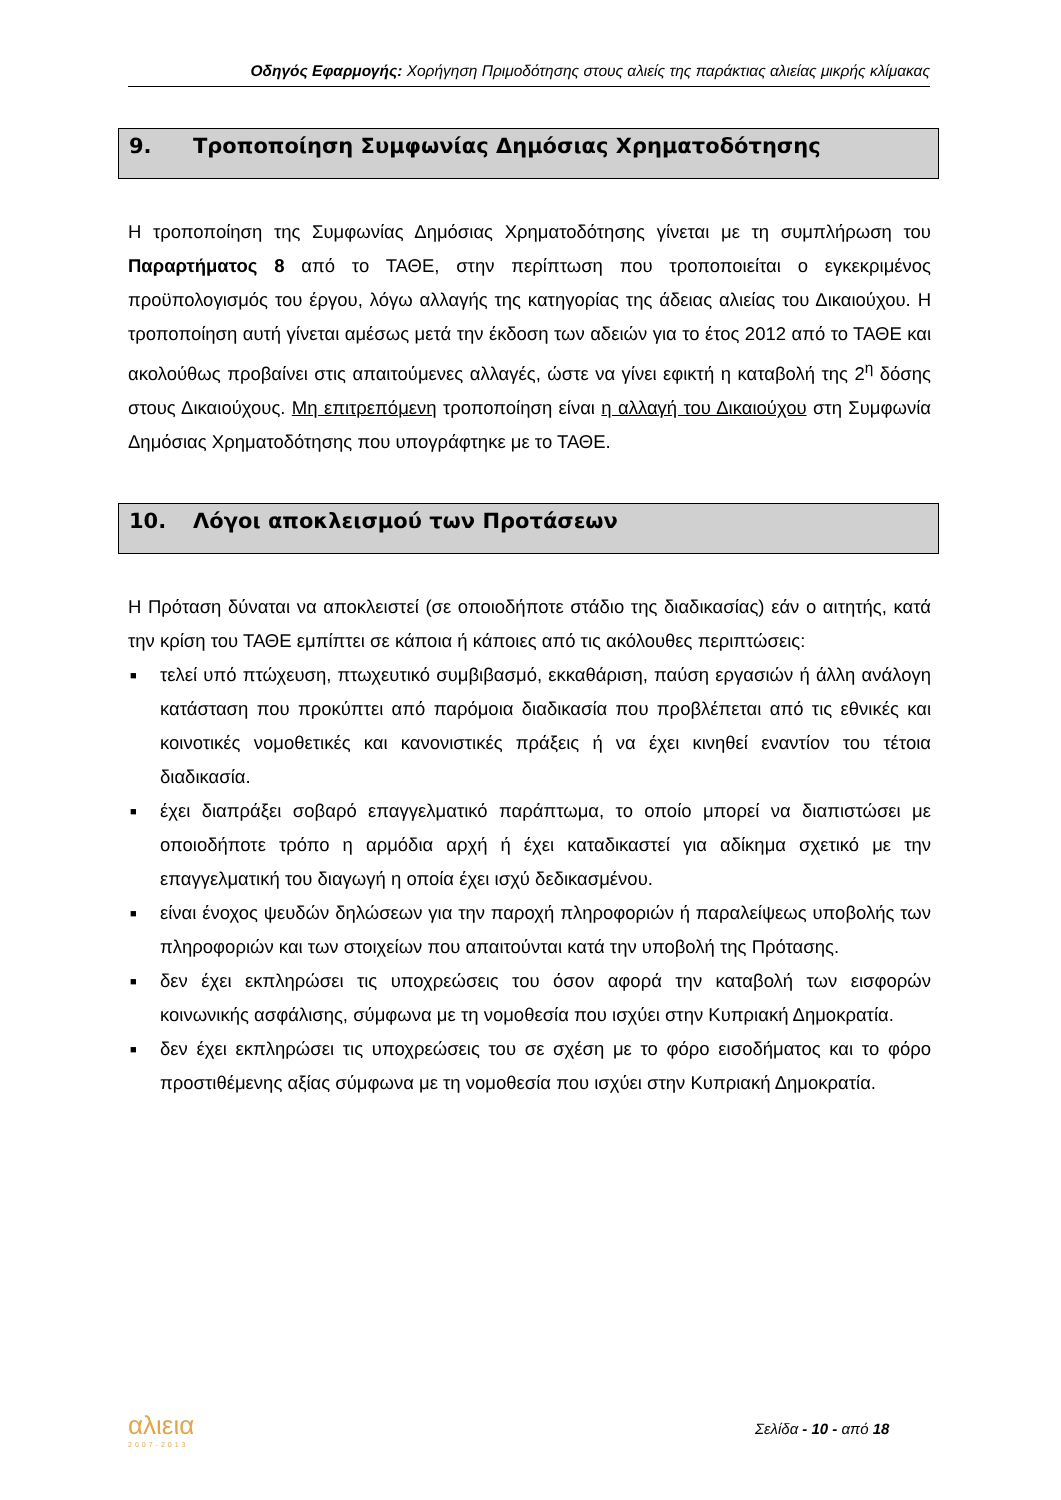Οδηγός Εφαρμογής: Χορήγηση Πριμοδότησης στους αλιείς της παράκτιας αλιείας μικρής κλίμακας
9. Τροποποίηση Συμφωνίας Δημόσιας Χρηματοδότησης
Η τροποποίηση της Συμφωνίας Δημόσιας Χρηματοδότησης γίνεται με τη συμπλήρωση του Παραρτήματος 8 από το ΤΑΘΕ, στην περίπτωση που τροποποιείται ο εγκεκριμένος προϋπολογισμός του έργου, λόγω αλλαγής της κατηγορίας της άδειας αλιείας του Δικαιούχου. Η τροποποίηση αυτή γίνεται αμέσως μετά την έκδοση των αδειών για το έτος 2012 από το ΤΑΘΕ και ακολούθως προβαίνει στις απαιτούμενες αλλαγές, ώστε να γίνει εφικτή η καταβολή της 2<sup>η</sup> δόσης στους Δικαιούχους. Μη επιτρεπόμενη τροποποίηση είναι η αλλαγή του Δικαιούχου στη Συμφωνία Δημόσιας Χρηματοδότησης που υπογράφτηκε με το ΤΑΘΕ.
10. Λόγοι αποκλεισμού των Προτάσεων
Η Πρόταση δύναται να αποκλειστεί (σε οποιοδήποτε στάδιο της διαδικασίας) εάν ο αιτητής, κατά την κρίση του ΤΑΘΕ εμπίπτει σε κάποια ή κάποιες από τις ακόλουθες περιπτώσεις:
■ τελεί υπό πτώχευση, πτωχευτικό συμβιβασμό, εκκαθάριση, παύση εργασιών ή άλλη ανάλογη κατάσταση που προκύπτει από παρόμοια διαδικασία που προβλέπεται από τις εθνικές και κοινοτικές νομοθετικές και κανονιστικές πράξεις ή να έχει κινηθεί εναντίον του τέτοια διαδικασία.
■ έχει διαπράξει σοβαρό επαγγελματικό παράπτωμα, το οποίο μπορεί να διαπιστώσει με οποιοδήποτε τρόπο η αρμόδια αρχή ή έχει καταδικαστεί για αδίκημα σχετικό με την επαγγελματική του διαγωγή η οποία έχει ισχύ δεδικασμένου.
■ είναι ένοχος ψευδών δηλώσεων για την παροχή πληροφοριών ή παραλείψεως υποβολής των πληροφοριών και των στοιχείων που απαιτούνται κατά την υποβολή της Πρότασης.
■ δεν έχει εκπληρώσει τις υποχρεώσεις του όσον αφορά την καταβολή των εισφορών κοινωνικής ασφάλισης, σύμφωνα με τη νομοθεσία που ισχύει στην Κυπριακή Δημοκρατία.
■ δεν έχει εκπληρώσει τις υποχρεώσεις του σε σχέση με το φόρο εισοδήματος και το φόρο προστιθέμενης αξίας σύμφωνα με τη νομοθεσία που ισχύει στην Κυπριακή Δημοκρατία.
αλιεια
2007-2013
Σελίδα - 10 - από 18